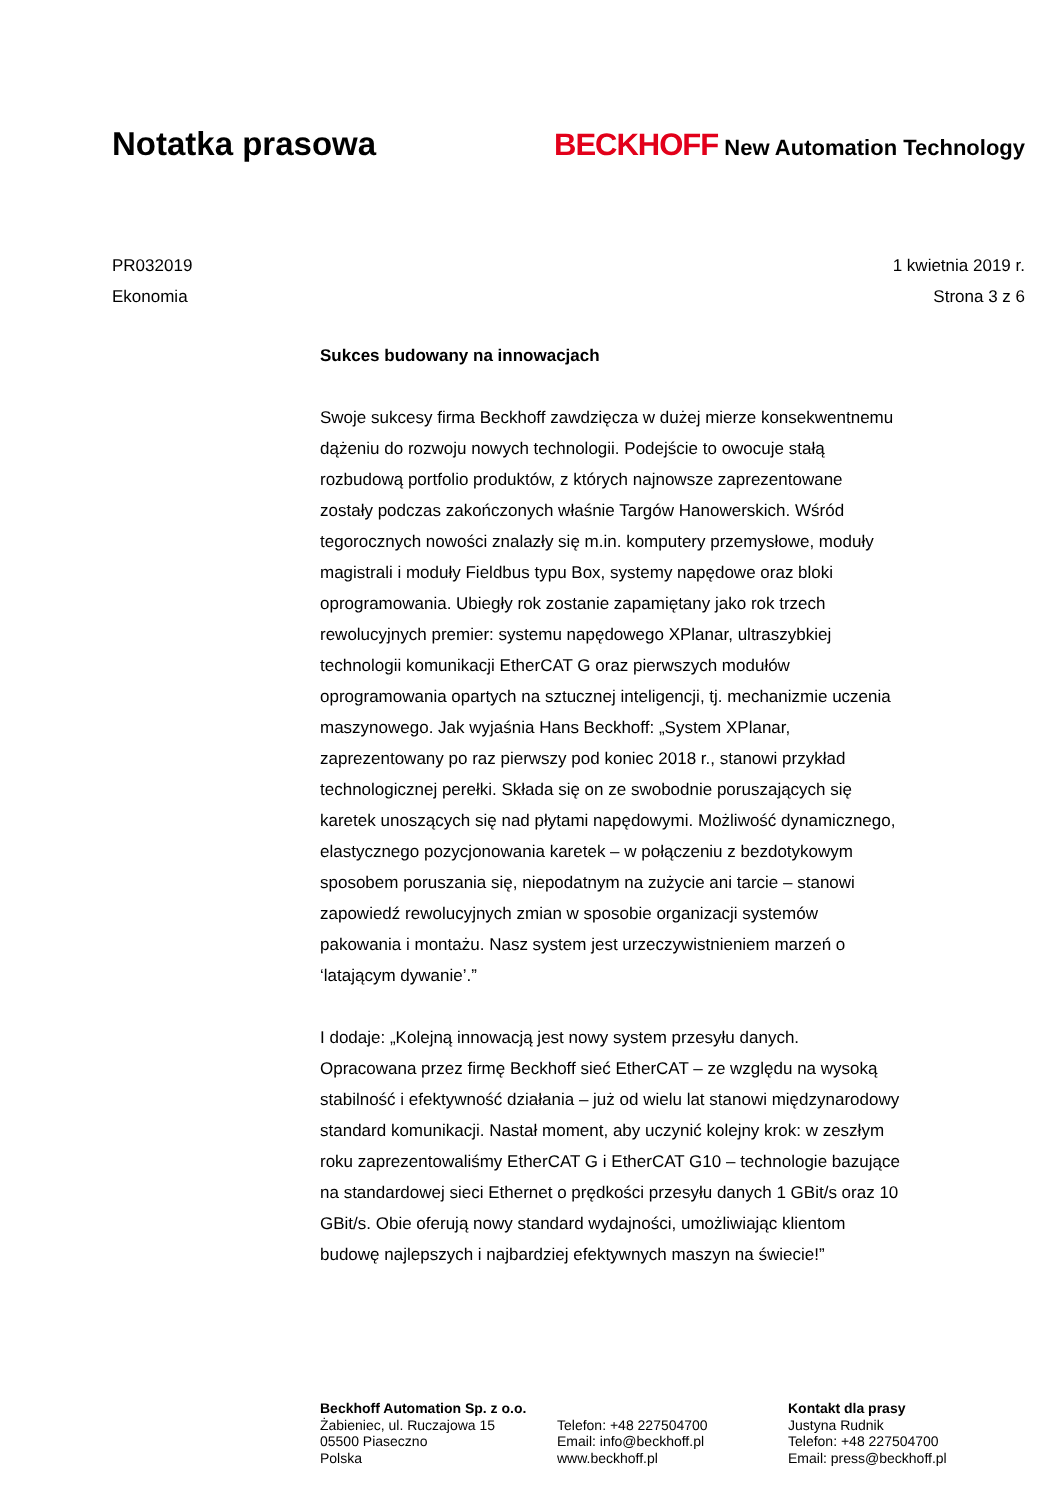Notatka prasowa BECKHOFF New Automation Technology
PR032019
Ekonomia
1 kwietnia 2019 r.
Strona 3 z 6
Sukces budowany na innowacjach
Swoje sukcesy firma Beckhoff zawdzięcza w dużej mierze konsekwentnemu dążeniu do rozwoju nowych technologii. Podejście to owocuje stałą rozbudową portfolio produktów, z których najnowsze zaprezentowane zostały podczas zakończonych właśnie Targów Hanowerskich. Wśród tegorocznych nowości znalazły się m.in. komputery przemysłowe, moduły magistrali i moduły Fieldbus typu Box, systemy napędowe oraz bloki oprogramowania. Ubiegły rok zostanie zapamiętany jako rok trzech rewolucyjnych premier: systemu napędowego XPlanar, ultraszybkiej technologii komunikacji EtherCAT G oraz pierwszych modułów oprogramowania opartych na sztucznej inteligencji, tj. mechanizmie uczenia maszynowego. Jak wyjaśnia Hans Beckhoff: „System XPlanar, zaprezentowany po raz pierwszy pod koniec 2018 r., stanowi przykład technologicznej perełki. Składa się on ze swobodnie poruszających się karetek unoszących się nad płytami napędowymi. Możliwość dynamicznego, elastycznego pozycjonowania karetek – w połączeniu z bezdotykowym sposobem poruszania się, niepodatnym na zużycie ani tarcie – stanowi zapowiedź rewolucyjnych zmian w sposobie organizacji systemów pakowania i montażu. Nasz system jest urzeczywistnieniem marzeń o ‘latającym dywanie’.”
I dodaje: „Kolejną innowacją jest nowy system przesyłu danych. Opracowana przez firmę Beckhoff sieć EtherCAT – ze względu na wysoką stabilność i efektywność działania – już od wielu lat stanowi międzynarodowy standard komunikacji. Nastał moment, aby uczynić kolejny krok: w zeszłym roku zaprezentowaliśmy EtherCAT G i EtherCAT G10 – technologie bazujące na standardowej sieci Ethernet o prędkości przesyłu danych 1 GBit/s oraz 10 GBit/s. Obie oferują nowy standard wydajności, umożliwiając klientom budowę najlepszych i najbardziej efektywnych maszyn na świecie!”
Beckhoff Automation Sp. z o.o.
Żabieniec, ul. Ruczajowa 15
05500 Piaseczno
Polska
Telefon: +48 227504700
Email: info@beckhoff.pl
www.beckhoff.pl
Kontakt dla prasy
Justyna Rudnik
Telefon: +48 227504700
Email: press@beckhoff.pl